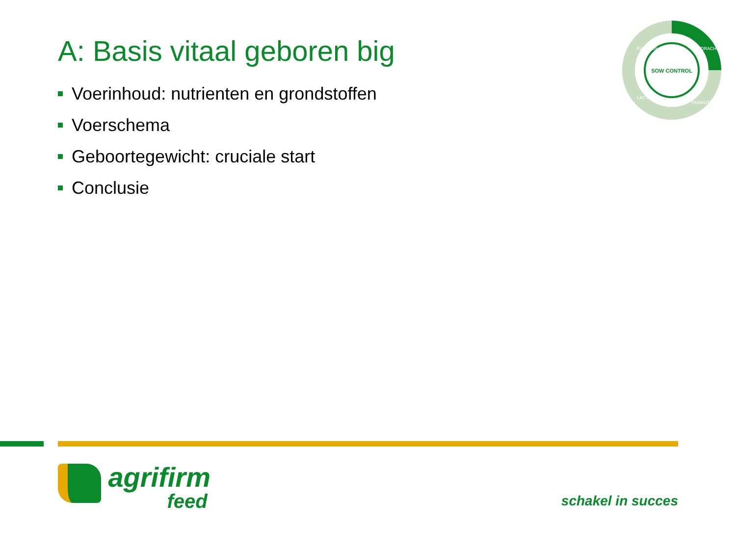A: Basis vitaal geboren big
Voerinhoud: nutrienten en grondstoffen
Voerschema
Geboortegewicht: cruciale start
Conclusie
SOW CONTROL
DRACHT
FLUSHEN
LACTATIE
TRANSITIE
agrifirm
feed
schakel in succes